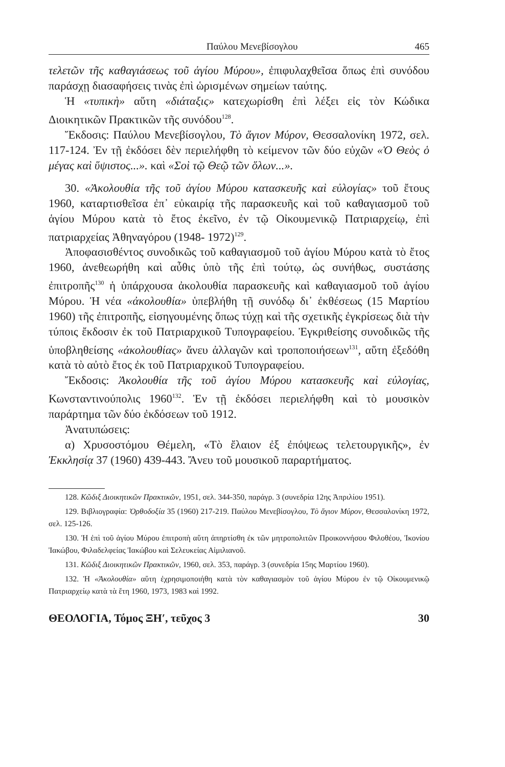Παύλου Μενεβίσογλου 465
τελετῶν τῆς καθαγιάσεως τοῦ ἁγίου Μύρου», ἐπιφυλαχθεῖσα ὅπως ἐπὶ συνόδου παράσχῃ διασαφήσεις τινὰς ἐπὶ ὡρισμένων σημείων ταύτης.
Ἡ «τυπικὴ» αὕτη «διάταξις» κατεχωρίσθη ἐπὶ λέξει εἰς τὸν Κώδικα Διοικητικῶν Πρακτικῶν τῆς συνόδου<sup>128</sup>.
Ἔκδοσις: Παύλου Μενεβίσογλου, Τὸ ἅγιον Μύρον, Θεσσαλονίκη 1972, σελ. 117-124. Ἐν τῇ ἐκδόσει δὲν περιελήφθη τὸ κείμενον τῶν δύο εὐχῶν «Ὁ Θεὸς ὁ μέγας καὶ ὕψιστος...». καὶ «Σοὶ τῷ Θεῷ τῶν ὅλων...».
30. «Ἀκολουθία τῆς τοῦ ἁγίου Μύρου κατασκευῆς καὶ εὐλογίας» τοῦ ἔτους 1960, καταρτισθεῖσα ἐπ᾽ εὐκαιρίᾳ τῆς παρασκευῆς καὶ τοῦ καθαγιασμοῦ τοῦ ἁγίου Μύρου κατὰ τὸ ἔτος ἐκεῖνο, ἐν τῷ Οἰκουμενικῷ Πατριαρχείῳ, ἐπὶ πατριαρχείας Ἀθηναγόρου (1948- 1972)<sup>129</sup>.
Ἀποφασισθέντος συνοδικῶς τοῦ καθαγιασμοῦ τοῦ ἁγίου Μύρου κατὰ τὸ ἔτος 1960, ἀνεθεωρήθη καὶ αὖθις ὑπὸ τῆς ἐπὶ τούτῳ, ὡς συνήθως, συστάσης ἐπιτροπῆς<sup>130</sup> ἡ ὑπάρχουσα ἀκολουθία παρασκευῆς καὶ καθαγιασμοῦ τοῦ ἁγίου Μύρου. Ἡ νέα «ἀκολουθία» ὑπεβλήθη τῇ συνόδῳ δι᾽ ἐκθέσεως (15 Μαρτίου 1960) τῆς ἐπιτροπῆς, εἰσηγουμένης ὅπως τύχῃ καὶ τῆς σχετικῆς ἐγκρίσεως διὰ τὴν τύποις ἔκδοσιν ἐκ τοῦ Πατριαρχικοῦ Τυπογραφείου. Ἐγκριθείσης συνοδικῶς τῆς ὑποβληθείσης «ἀκολουθίας» ἄνευ ἀλλαγῶν καὶ τροποποιήσεων<sup>131</sup>, αὕτη ἐξεδόθη κατὰ τὸ αὐτὸ ἔτος ἐκ τοῦ Πατριαρχικοῦ Τυπογραφείου.
Ἔκδοσις: Ἀκολουθία τῆς τοῦ ἁγίου Μύρου κατασκευῆς καὶ εὐλογίας, Κωνσταντινούπολις 1960<sup>132</sup>. Ἐν τῇ ἐκδόσει περιελήφθη καὶ τὸ μουσικὸν παράρτημα τῶν δύο ἐκδόσεων τοῦ 1912.
Ἀνατυπώσεις:
α) Χρυσοστόμου Θέμελη, «Τὸ ἔλαιον ἐξ ἐπόψεως τελετουργικῆς», ἐν Ἐκκλησίᾳ 37 (1960) 439-443. Ἄνευ τοῦ μουσικοῦ παραρτήματος.
128. Κῶδιξ Διοικητικῶν Πρακτικῶν, 1951, σελ. 344-350, παράγρ. 3 (συνεδρία 12ης Ἀπριλίου 1951).
129. Βιβλιογραφία: Ὀρθοδοξία 35 (1960) 217-219. Παύλου Μενεβίσογλου, Τὸ ἅγιον Μύρον, Θεσσαλονίκη 1972, σελ. 125-126.
130. Ἡ ἐπὶ τοῦ ἁγίου Μύρου ἐπιτροπὴ αὕτη ἀπηρτίσθη ἐκ τῶν μητροπολιτῶν Προικοννήσου Φιλοθέου, Ἰκονίου Ἰακώβου, Φιλαδελφείας Ἰακώβου καὶ Σελευκείας Αἰμιλιανοῦ.
131. Κῶδιξ Διοικητικῶν Πρακτικῶν, 1960, σελ. 353, παράγρ. 3 (συνεδρία 15ης Μαρτίου 1960).
132. Ἡ «Ἀκολουθία» αὕτη ἐχρησιμοποιήθη κατὰ τὸν καθαγιασμὸν τοῦ ἁγίου Μύρου ἐν τῷ Οἰκουμενικῷ Πατριαρχείῳ κατὰ τὰ ἔτη 1960, 1973, 1983 καὶ 1992.
ΘΕΟΛΟΓΙΑ, Τόμος ΞΗ′, τεῦχος 3 30